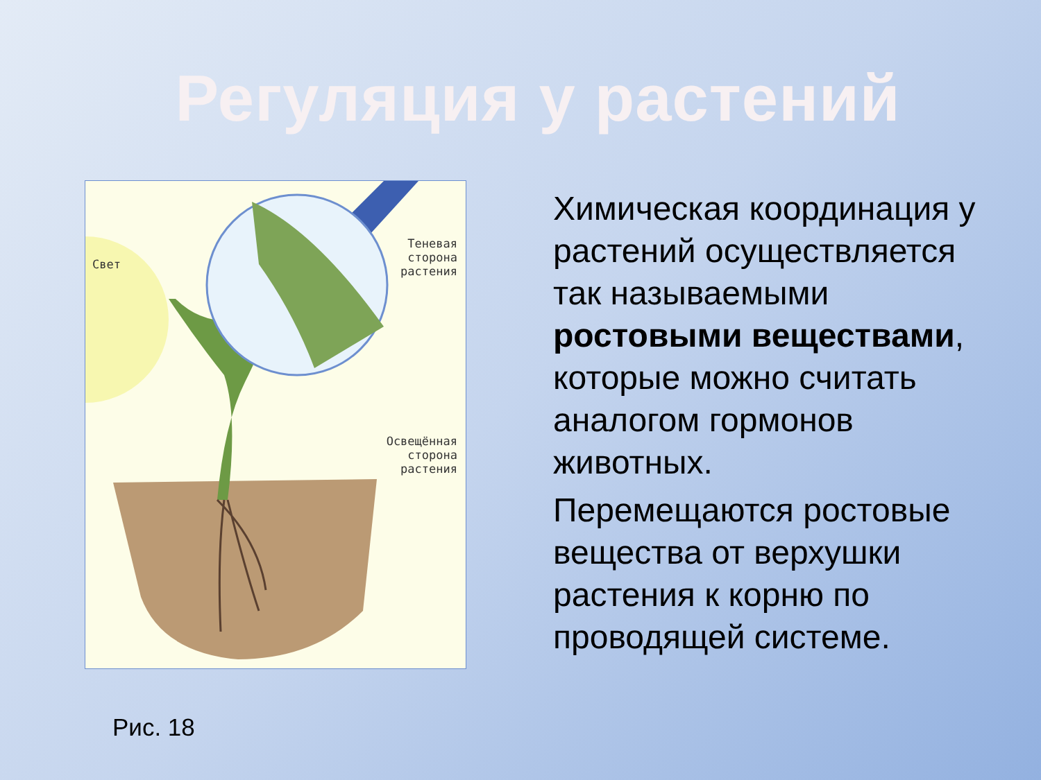Регуляция у растений
Свет
Теневая
сторона
растения
Освещённая
сторона
растения
Рис. 18
Химическая координация у растений осуществляется так называемыми ростовыми веществами, которые можно считать аналогом гормонов животных.
Перемещаются ростовые вещества от верхушки растения к корню по проводящей системе.